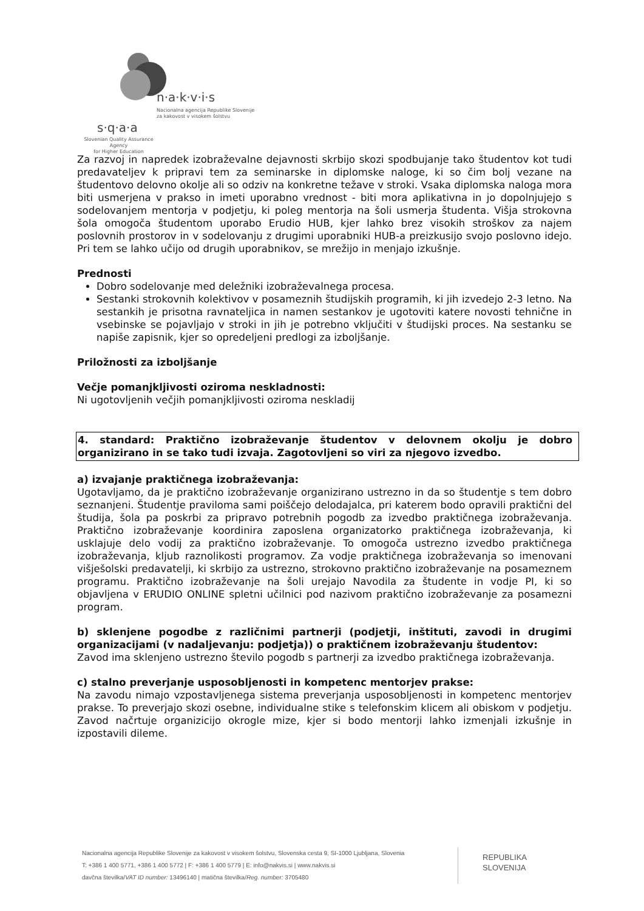n·a·k·v·i·s
Nacionalna agencija Republike Slovenije
za kakovost v visokem šolstvu
s·q·a·a
Slovenian Quality Assurance Agency
for Higher Education
Za razvoj in napredek izobraževalne dejavnosti skrbijo skozi spodbujanje tako študentov kot tudi predavateljev k pripravi tem za seminarske in diplomske naloge, ki so čim bolj vezane na študentovo delovno okolje ali so odziv na konkretne težave v stroki. Vsaka diplomska naloga mora biti usmerjena v prakso in imeti uporabno vrednost - biti mora aplikativna in jo dopolnjujejo s sodelovanjem mentorja v podjetju, ki poleg mentorja na šoli usmerja študenta. Višja strokovna šola omogoča študentom uporabo Erudio HUB, kjer lahko brez visokih stroškov za najem poslovnih prostorov in v sodelovanju z drugimi uporabniki HUB-a preizkusijo svojo poslovno idejo. Pri tem se lahko učijo od drugih uporabnikov, se mrežijo in menjajo izkušnje.
Prednosti
Dobro sodelovanje med deležniki izobraževalnega procesa.
Sestanki strokovnih kolektivov v posameznih študijskih programih, ki jih izvedejo 2-3 letno. Na sestankih je prisotna ravnateljica in namen sestankov je ugotoviti katere novosti tehnične in vsebinske se pojavljajo v stroki in jih je potrebno vključiti v študijski proces. Na sestanku se napiše zapisnik, kjer so opredeljeni predlogi za izboljšanje.
Priložnosti za izboljšanje
Večje pomanjkljivosti oziroma neskladnosti:
Ni ugotovljenih večjih pomanjkljivosti oziroma neskladij
4. standard: Praktično izobraževanje študentov v delovnem okolju je dobro organizirano in se tako tudi izvaja. Zagotovljeni so viri za njegovo izvedbo.
a) izvajanje praktičnega izobraževanja:
Ugotavljamo, da je praktično izobraževanje organizirano ustrezno in da so študentje s tem dobro seznanjeni. Študentje praviloma sami poiščejo delodajalca, pri katerem bodo opravili praktični del študija, šola pa poskrbi za pripravo potrebnih pogodb za izvedbo praktičnega izobraževanja. Praktično izobraževanje koordinira zaposlena organizatorko praktičnega izobraževanja, ki usklajuje delo vodij za praktično izobraževanje. To omogoča ustrezno izvedbo praktičnega izobraževanja, kljub raznolikosti programov. Za vodje praktičnega izobraževanja so imenovani višješolski predavatelji, ki skrbijo za ustrezno, strokovno praktično izobraževanje na posameznem programu. Praktično izobraževanje na šoli urejajo Navodila za študente in vodje PI, ki so objavljena v ERUDIO ONLINE spletni učilnici pod nazivom praktično izobraževanje za posamezni program.
b) sklenjene pogodbe z različnimi partnerji (podjetji, inštituti, zavodi in drugimi organizacijami (v nadaljevanju: podjetja)) o praktičnem izobraževanju študentov:
Zavod ima sklenjeno ustrezno število pogodb s partnerji za izvedbo praktičnega izobraževanja.
c) stalno preverjanje usposobljenosti in kompetenc mentorjev prakse:
Na zavodu nimajo vzpostavljenega sistema preverjanja usposobljenosti in kompetenc mentorjev prakse. To preverjajo skozi osebne, individualne stike s telefonskim klicem ali obiskom v podjetju. Zavod načrtuje organizicijo okrogle mize, kjer si bodo mentorji lahko izmenjali izkušnje in izpostavili dileme.
Nacionalna agencija Republike Slovenije za kakovost v visokem šolstvu, Slovenska cesta 9, SI-1000 Ljubljana, Slovenia
T: +386 1 400 5771, +386 1 400 5772 | F: +386 1 400 5779 | E: info@nakvis.si | www.nakvis.si
davčna številka/VAT ID number: 13496140 | matična številka/Reg. number: 3705480
REPUBLIKA
SLOVENIJA